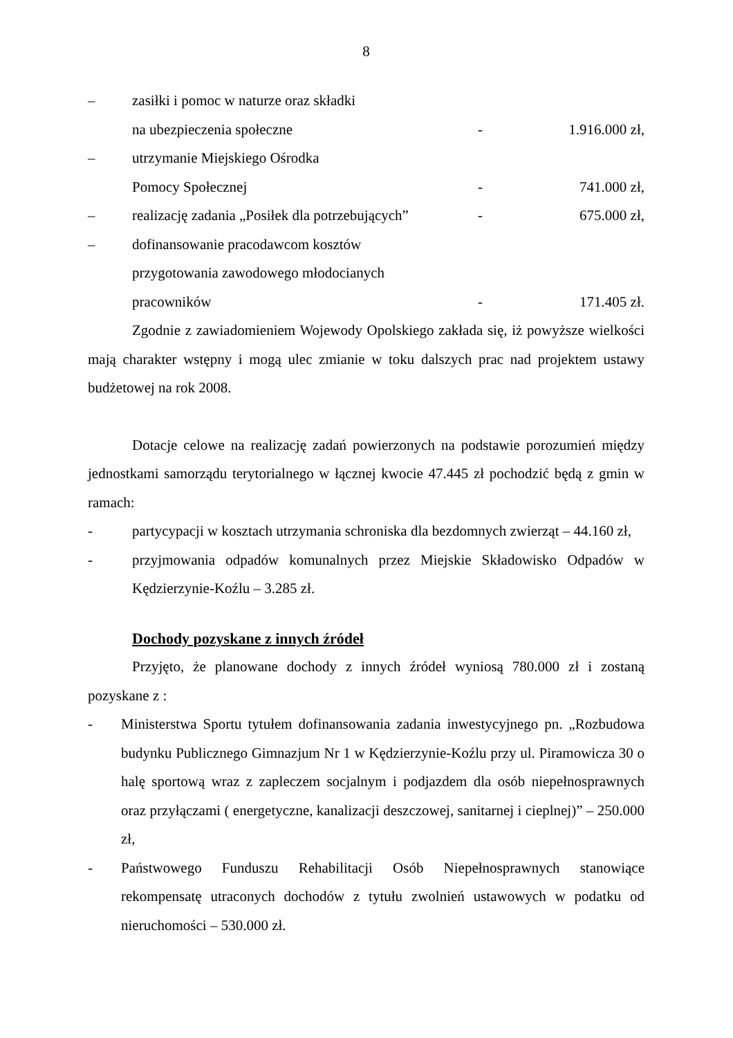8
– zasiłki i pomoc w naturze oraz składki
na ubezpieczenia społeczne - 1.916.000 zł,
– utrzymanie Miejskiego Ośrodka
Pomocy Społecznej - 741.000 zł,
– realizację zadania „Posiłek dla potrzebujących”
- 675.000 zł,
– dofinansowanie pracodawcom kosztów
przygotowania zawodowego młodocianych
pracowników - 171.405 zł.
Zgodnie z zawiadomieniem Wojewody Opolskiego zakłada się, iż powyższe wielkości mają charakter wstępny i mogą ulec zmianie w toku dalszych prac nad projektem ustawy budżetowej na rok 2008.
Dotacje celowe na realizację zadań powierzonych na podstawie porozumień między jednostkami samorządu terytorialnego w łącznej kwocie 47.445 zł pochodzić będą z gmin w ramach:
- partycypacji w kosztach utrzymania schroniska dla bezdomnych zwierząt – 44.160 zł,
- przyjmowania odpadów komunalnych przez Miejskie Składowisko Odpadów w Kędzierzynie-Koźlu – 3.285 zł.
Dochody pozyskane z innych źródeł
Przyjęto, że planowane dochody z innych źródeł wyniosą 780.000 zł i zostaną pozyskane z :
- Ministerstwa Sportu tytułem dofinansowania zadania inwestycyjnego pn. „Rozbudowa budynku Publicznego Gimnazjum Nr 1 w Kędzierzynie-Koźlu przy ul. Piramowicza 30 o halę sportową wraz z zapleczem socjalnym i podjazdem dla osób niepełnosprawnych oraz przyłączami ( energetyczne, kanalizacji deszczowej, sanitarnej i cieplnej)” – 250.000 zł,
- Państwowego Funduszu Rehabilitacji Osób Niepełnosprawnych stanowiące rekompensatę utraconych dochodów z tytułu zwolnień ustawowych w podatku od nieruchomości – 530.000 zł.